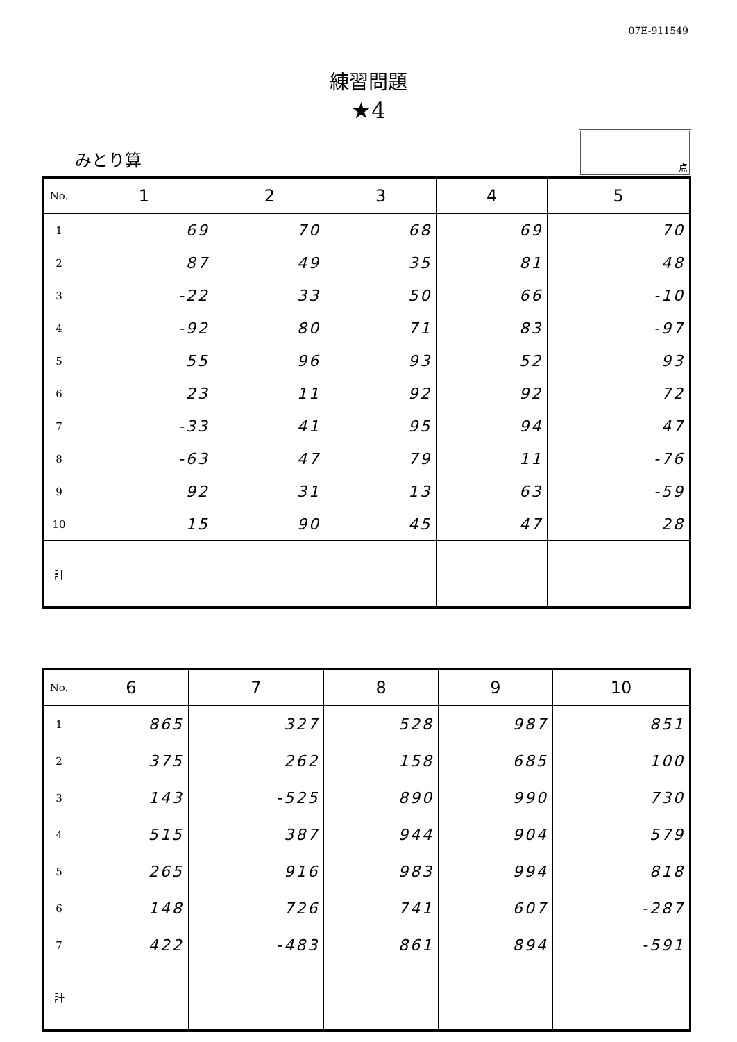07E-911549
練習問題
★4
みとり算
点
| No. | 1 | 2 | 3 | 4 | 5 |
| --- | --- | --- | --- | --- | --- |
| 1 | 69 | 70 | 68 | 69 | 70 |
| 2 | 87 | 49 | 35 | 81 | 48 |
| 3 | -22 | 33 | 50 | 66 | -10 |
| 4 | -92 | 80 | 71 | 83 | -97 |
| 5 | 55 | 96 | 93 | 52 | 93 |
| 6 | 23 | 11 | 92 | 92 | 72 |
| 7 | -33 | 41 | 95 | 94 | 47 |
| 8 | -63 | 47 | 79 | 11 | -76 |
| 9 | 92 | 31 | 13 | 63 | -59 |
| 10 | 15 | 90 | 45 | 47 | 28 |
| 計 | | | | | |
| No. | 6 | 7 | 8 | 9 | 10 |
| --- | --- | --- | --- | --- | --- |
| 1 | 865 | 327 | 528 | 987 | 851 |
| 2 | 375 | 262 | 158 | 685 | 100 |
| 3 | 143 | -525 | 890 | 990 | 730 |
| 4 | 515 | 387 | 944 | 904 | 579 |
| 5 | 265 | 916 | 983 | 994 | 818 |
| 6 | 148 | 726 | 741 | 607 | -287 |
| 7 | 422 | -483 | 861 | 894 | -591 |
| 計 | | | | | |